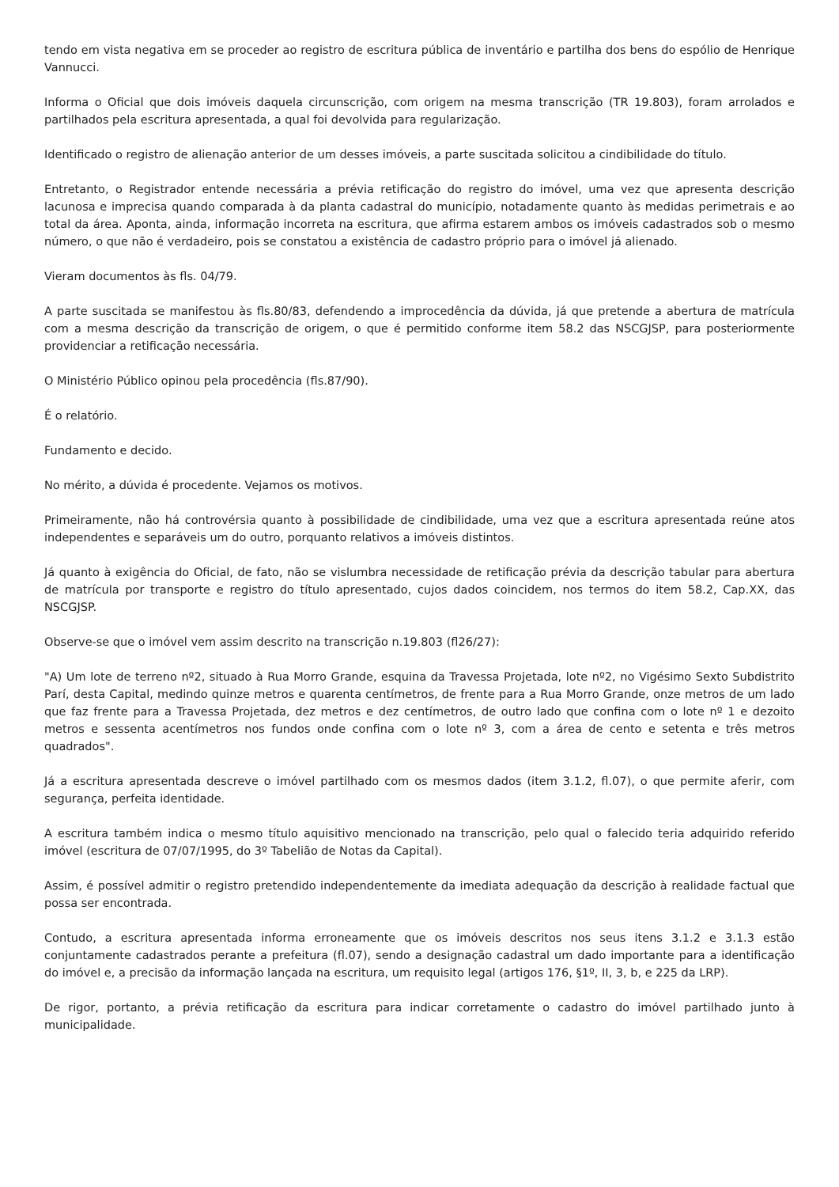tendo em vista negativa em se proceder ao registro de escritura pública de inventário e partilha dos bens do espólio de Henrique Vannucci.
Informa o Oficial que dois imóveis daquela circunscrição, com origem na mesma transcrição (TR 19.803), foram arrolados e partilhados pela escritura apresentada, a qual foi devolvida para regularização.
Identificado o registro de alienação anterior de um desses imóveis, a parte suscitada solicitou a cindibilidade do título.
Entretanto, o Registrador entende necessária a prévia retificação do registro do imóvel, uma vez que apresenta descrição lacunosa e imprecisa quando comparada à da planta cadastral do município, notadamente quanto às medidas perimetrais e ao total da área. Aponta, ainda, informação incorreta na escritura, que afirma estarem ambos os imóveis cadastrados sob o mesmo número, o que não é verdadeiro, pois se constatou a existência de cadastro próprio para o imóvel já alienado.
Vieram documentos às fls. 04/79.
A parte suscitada se manifestou às fls.80/83, defendendo a improcedência da dúvida, já que pretende a abertura de matrícula com a mesma descrição da transcrição de origem, o que é permitido conforme item 58.2 das NSCGJSP, para posteriormente providenciar a retificação necessária.
O Ministério Público opinou pela procedência (fls.87/90).
É o relatório.
Fundamento e decido.
No mérito, a dúvida é procedente. Vejamos os motivos.
Primeiramente, não há controvérsia quanto à possibilidade de cindibilidade, uma vez que a escritura apresentada reúne atos independentes e separáveis um do outro, porquanto relativos a imóveis distintos.
Já quanto à exigência do Oficial, de fato, não se vislumbra necessidade de retificação prévia da descrição tabular para abertura de matrícula por transporte e registro do título apresentado, cujos dados coincidem, nos termos do item 58.2, Cap.XX, das NSCGJSP.
Observe-se que o imóvel vem assim descrito na transcrição n.19.803 (fl26/27):
"A) Um lote de terreno nº2, situado à Rua Morro Grande, esquina da Travessa Projetada, lote nº2, no Vigésimo Sexto Subdistrito Parí, desta Capital, medindo quinze metros e quarenta centímetros, de frente para a Rua Morro Grande, onze metros de um lado que faz frente para a Travessa Projetada, dez metros e dez centímetros, de outro lado que confina com o lote nº 1 e dezoito metros e sessenta acentímetros nos fundos onde confina com o lote nº 3, com a área de cento e setenta e três metros quadrados".
Já a escritura apresentada descreve o imóvel partilhado com os mesmos dados (item 3.1.2, fl.07), o que permite aferir, com segurança, perfeita identidade.
A escritura também indica o mesmo título aquisitivo mencionado na transcrição, pelo qual o falecido teria adquirido referido imóvel (escritura de 07/07/1995, do 3º Tabelião de Notas da Capital).
Assim, é possível admitir o registro pretendido independentemente da imediata adequação da descrição à realidade factual que possa ser encontrada.
Contudo, a escritura apresentada informa erroneamente que os imóveis descritos nos seus itens 3.1.2 e 3.1.3 estão conjuntamente cadastrados perante a prefeitura (fl.07), sendo a designação cadastral um dado importante para a identificação do imóvel e, a precisão da informação lançada na escritura, um requisito legal (artigos 176, §1º, II, 3, b, e 225 da LRP).
De rigor, portanto, a prévia retificação da escritura para indicar corretamente o cadastro do imóvel partilhado junto à municipalidade.